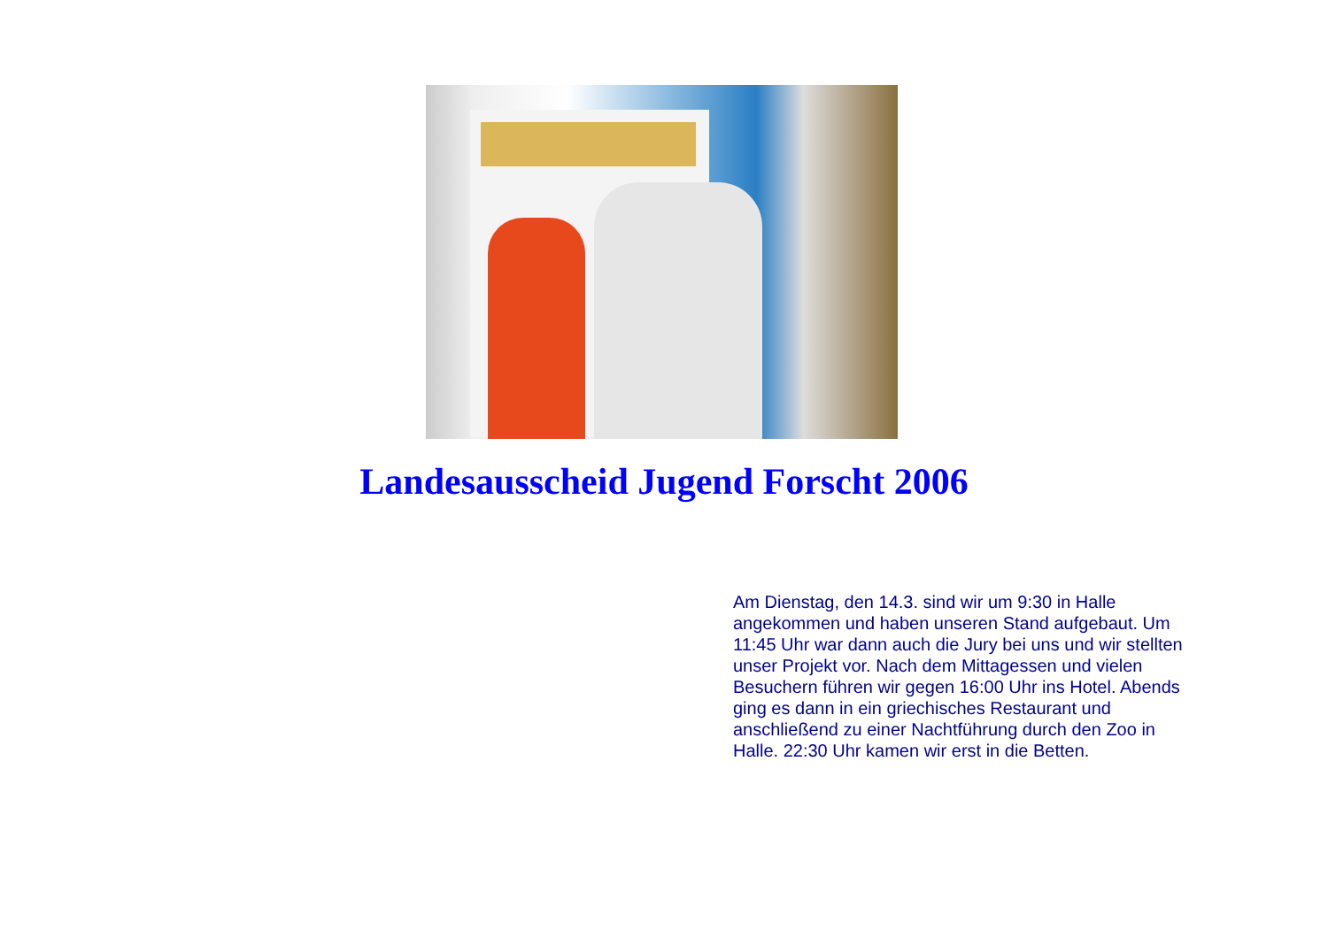Landesausscheid Jugend Forscht 2006
Am Dienstag, den 14.3. sind wir um 9:30 in Halle angekommen und haben unseren Stand aufgebaut. Um 11:45 Uhr war dann auch die Jury bei uns und wir stellten unser Projekt vor. Nach dem Mittagessen und vielen Besuchern führen wir gegen 16:00 Uhr ins Hotel. Abends ging es dann in ein griechisches Restaurant und anschließend zu einer Nachtführung durch den Zoo in Halle. 22:30 Uhr kamen wir erst in die Betten.